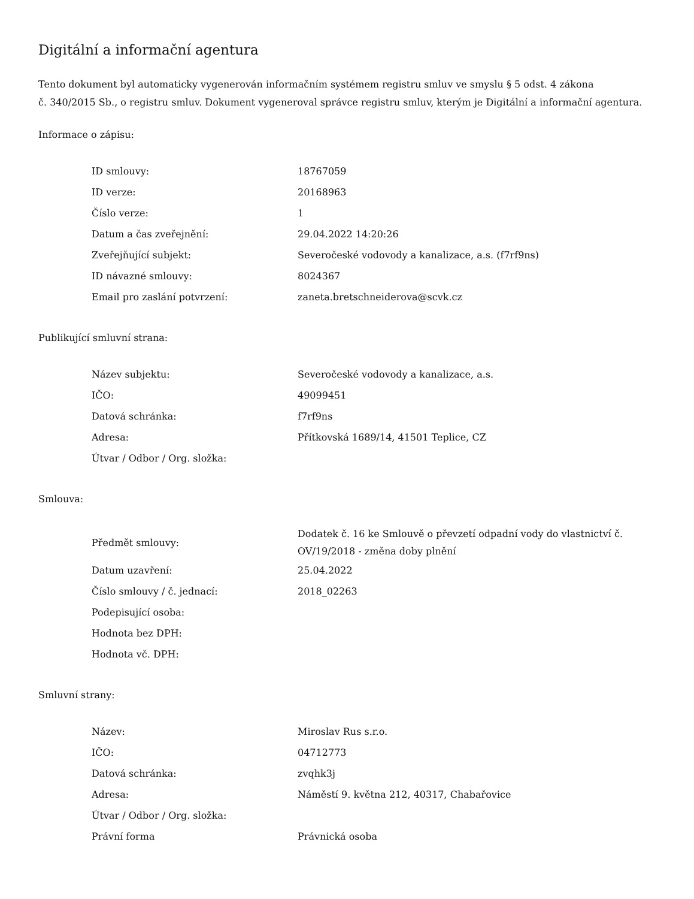Digitální a informační agentura
Tento dokument byl automaticky vygenerován informačním systémem registru smluv ve smyslu § 5 odst. 4 zákona
č. 340/2015 Sb., o registru smluv. Dokument vygeneroval správce registru smluv, kterým je Digitální a informační agentura.
Informace o zápisu:
| ID smlouvy: | 18767059 |
| ID verze: | 20168963 |
| Číslo verze: | 1 |
| Datum a čas zveřejnění: | 29.04.2022 14:20:26 |
| Zveřejňující subjekt: | Severočeské vodovody a kanalizace, a.s. (f7rf9ns) |
| ID návazné smlouvy: | 8024367 |
| Email pro zaslání potvrzení: | zaneta.bretschneiderova@scvk.cz |
Publikující smluvní strana:
| Název subjektu: | Severočeské vodovody a kanalizace, a.s. |
| IČO: | 49099451 |
| Datová schránka: | f7rf9ns |
| Adresa: | Přítkovská 1689/14, 41501 Teplice, CZ |
| Útvar / Odbor / Org. složka: | |
Smlouva:
| Předmět smlouvy: | Dodatek č. 16 ke Smlouvě o převzetí odpadní vody do vlastnictví č. OV/19/2018 - změna doby plnění |
| Datum uzavření: | 25.04.2022 |
| Číslo smlouvy / č. jednací: | 2018_02263 |
| Podepisující osoba: | |
| Hodnota bez DPH: | |
| Hodnota vč. DPH: | |
Smluvní strany:
| Název: | Miroslav Rus s.r.o. |
| IČO: | 04712773 |
| Datová schránka: | zvqhk3j |
| Adresa: | Náměstí 9. května 212, 40317, Chabařovice |
| Útvar / Odbor / Org. složka: | |
| Právní forma | Právnická osoba |